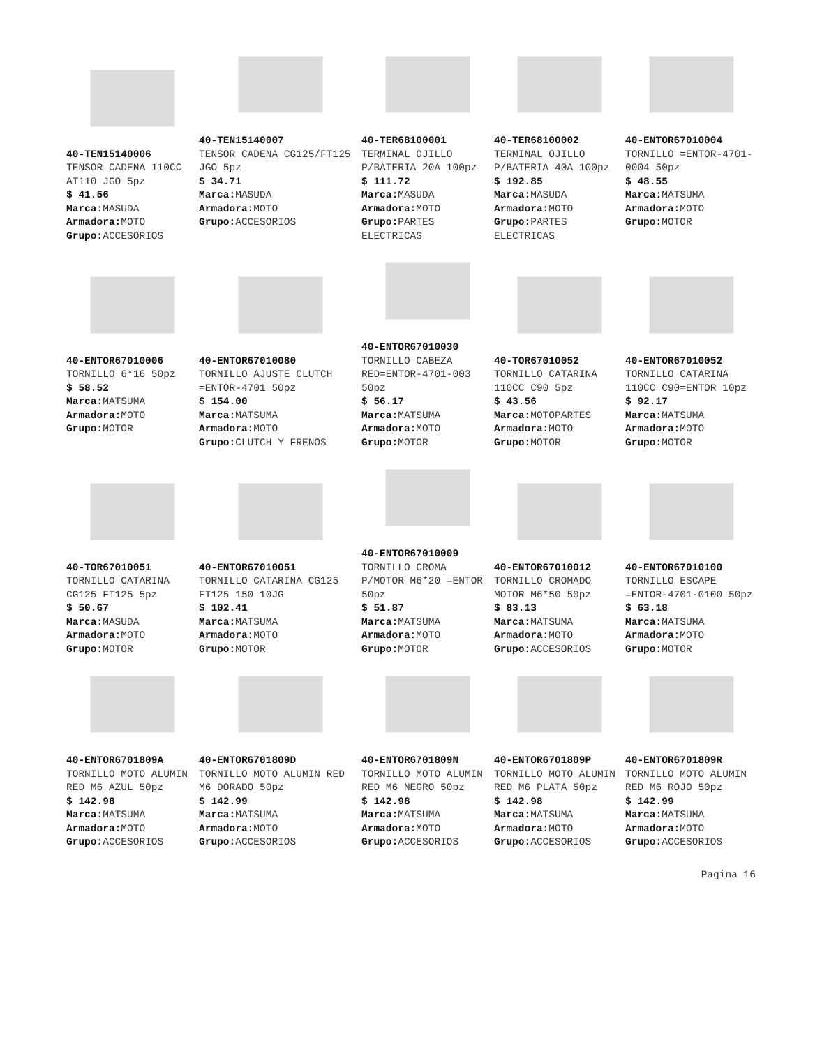40-TEN15140006
TENSOR CADENA 110CC AT110 JGO 5pz
$ 41.56
Marca: MASUDA
Armadora: MOTO
Grupo: ACCESORIOS
40-TEN15140007
TENSOR CADENA CG125/FT125 JGO 5pz
$ 34.71
Marca: MASUDA
Armadora: MOTO
Grupo: ACCESORIOS
40-TER68100001
TERMINAL OJILLO P/BATERIA 20A 100pz
$ 111.72
Marca: MASUDA
Armadora: MOTO
Grupo: PARTES ELECTRICAS
40-TER68100002
TERMINAL OJILLO P/BATERIA 40A 100pz
$ 192.85
Marca: MASUDA
Armadora: MOTO
Grupo: PARTES ELECTRICAS
40-ENTOR67010004
TORNILLO =ENTOR-4701-0004 50pz
$ 48.55
Marca: MATSUMA
Armadora: MOTO
Grupo: MOTOR
40-ENTOR67010006
TORNILLO 6*16 50pz
$ 58.52
Marca: MATSUMA
Armadora: MOTO
Grupo: MOTOR
40-ENTOR67010080
TORNILLO AJUSTE CLUTCH =ENTOR-4701 50pz
$ 154.00
Marca: MATSUMA
Armadora: MOTO
Grupo: CLUTCH Y FRENOS
40-ENTOR67010030
TORNILLO CABEZA RED=ENTOR-4701-003 50pz
$ 56.17
Marca: MATSUMA
Armadora: MOTO
Grupo: MOTOR
40-TOR67010052
TORNILLO CATARINA 110CC C90 5pz
$ 43.56
Marca: MOTOPARTES
Armadora: MOTO
Grupo: MOTOR
40-ENTOR67010052
TORNILLO CATARINA 110CC C90=ENTOR 10pz
$ 92.17
Marca: MATSUMA
Armadora: MOTO
Grupo: MOTOR
40-TOR67010051
TORNILLO CATARINA CG125 FT125 5pz
$ 50.67
Marca: MASUDA
Armadora: MOTO
Grupo: MOTOR
40-ENTOR67010051
TORNILLO CATARINA CG125 FT125 150 10JG
$ 102.41
Marca: MATSUMA
Armadora: MOTO
Grupo: MOTOR
40-ENTOR67010009
TORNILLO CROMA P/MOTOR M6*20 =ENTOR 50pz
$ 51.87
Marca: MATSUMA
Armadora: MOTO
Grupo: MOTOR
40-ENTOR67010012
TORNILLO CROMADO MOTOR M6*50 50pz
$ 83.13
Marca: MATSUMA
Armadora: MOTO
Grupo: ACCESORIOS
40-ENTOR67010100
TORNILLO ESCAPE =ENTOR-4701-0100 50pz
$ 63.18
Marca: MATSUMA
Armadora: MOTO
Grupo: MOTOR
40-ENTOR6701809A
TORNILLO MOTO ALUMIN RED M6 AZUL 50pz
$ 142.98
Marca: MATSUMA
Armadora: MOTO
Grupo: ACCESORIOS
40-ENTOR6701809D
TORNILLO MOTO ALUMIN RED M6 DORADO 50pz
$ 142.99
Marca: MATSUMA
Armadora: MOTO
Grupo: ACCESORIOS
40-ENTOR6701809N
TORNILLO MOTO ALUMIN RED M6 NEGRO 50pz
$ 142.98
Marca: MATSUMA
Armadora: MOTO
Grupo: ACCESORIOS
40-ENTOR6701809P
TORNILLO MOTO ALUMIN RED M6 PLATA 50pz
$ 142.98
Marca: MATSUMA
Armadora: MOTO
Grupo: ACCESORIOS
40-ENTOR6701809R
TORNILLO MOTO ALUMIN RED M6 ROJO 50pz
$ 142.99
Marca: MATSUMA
Armadora: MOTO
Grupo: ACCESORIOS
Pagina 16